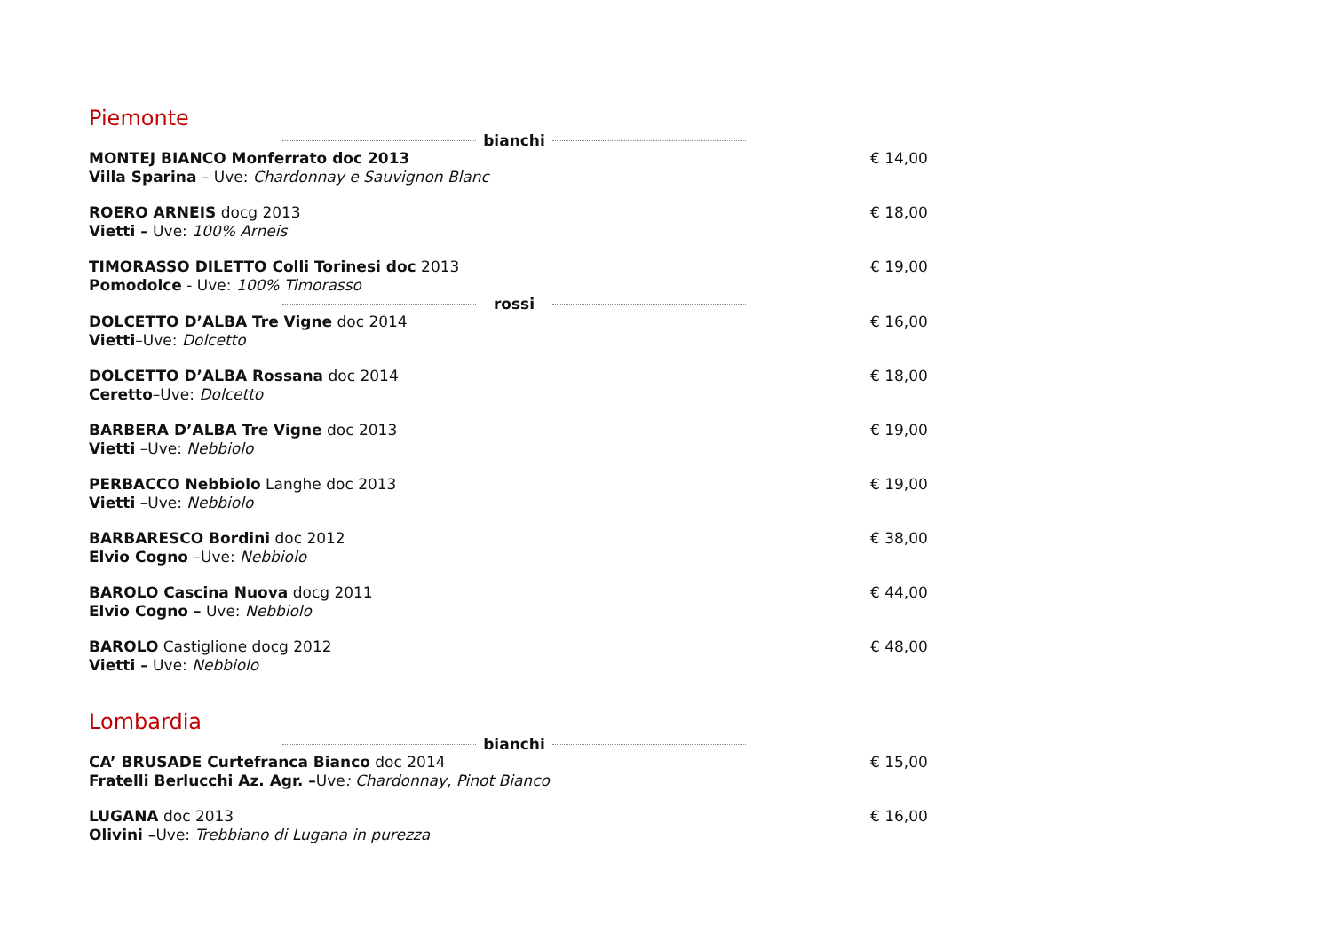Piemonte
bianchi
MONTEJ BIANCO Monferrato doc 2013
Villa Sparina – Uve: Chardonnay e Sauvignon Blanc
€ 14,00
ROERO ARNEIS docg 2013
Vietti – Uve: 100% Arneis
€ 18,00
TIMORASSO DILETTO Colli Torinesi doc 2013
Pomodolce - Uve: 100% Timorasso
€ 19,00
rossi
DOLCETTO D’ALBA Tre Vigne doc 2014
Vietti–Uve: Dolcetto
€ 16,00
DOLCETTO D’ALBA Rossana doc 2014
Ceretto–Uve: Dolcetto
€ 18,00
BARBERA D’ALBA Tre Vigne doc 2013
Vietti –Uve: Nebbiolo
€ 19,00
PERBACCO Nebbiolo Langhe doc 2013
Vietti –Uve: Nebbiolo
€ 19,00
BARBARESCO Bordini doc 2012
Elvio Cogno –Uve: Nebbiolo
€ 38,00
BAROLO Cascina Nuova docg 2011
Elvio Cogno – Uve: Nebbiolo
€ 44,00
BAROLO Castiglione docg 2012
Vietti – Uve: Nebbiolo
€ 48,00
Lombardia
bianchi
CA’ BRUSADE Curtefranca Bianco doc 2014
Fratelli Berlucchi Az. Agr. –Uve: Chardonnay, Pinot Bianco
€ 15,00
LUGANA doc 2013
Olivini –Uve: Trebbiano di Lugana in purezza
€ 16,00